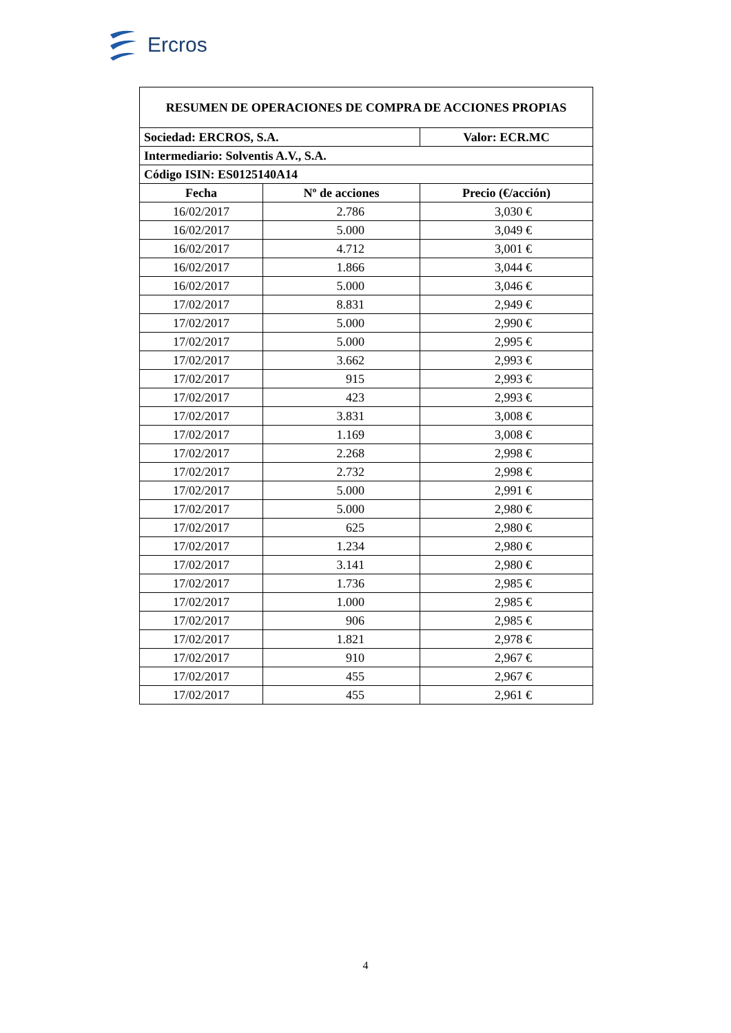Ercros
| RESUMEN DE OPERACIONES DE COMPRA DE ACCIONES PROPIAS | | |
| --- | --- | --- |
| Sociedad: ERCROS, S.A. | | Valor: ECR.MC |
| Intermediario: Solventis A.V., S.A. | | |
| Código ISIN: ES0125140A14 | | |
| Fecha | Nº de acciones | Precio (€/acción) |
| 16/02/2017 | 2.786 | 3,030 € |
| 16/02/2017 | 5.000 | 3,049 € |
| 16/02/2017 | 4.712 | 3,001 € |
| 16/02/2017 | 1.866 | 3,044 € |
| 16/02/2017 | 5.000 | 3,046 € |
| 17/02/2017 | 8.831 | 2,949 € |
| 17/02/2017 | 5.000 | 2,990 € |
| 17/02/2017 | 5.000 | 2,995 € |
| 17/02/2017 | 3.662 | 2,993 € |
| 17/02/2017 | 915 | 2,993 € |
| 17/02/2017 | 423 | 2,993 € |
| 17/02/2017 | 3.831 | 3,008 € |
| 17/02/2017 | 1.169 | 3,008 € |
| 17/02/2017 | 2.268 | 2,998 € |
| 17/02/2017 | 2.732 | 2,998 € |
| 17/02/2017 | 5.000 | 2,991 € |
| 17/02/2017 | 5.000 | 2,980 € |
| 17/02/2017 | 625 | 2,980 € |
| 17/02/2017 | 1.234 | 2,980 € |
| 17/02/2017 | 3.141 | 2,980 € |
| 17/02/2017 | 1.736 | 2,985 € |
| 17/02/2017 | 1.000 | 2,985 € |
| 17/02/2017 | 906 | 2,985 € |
| 17/02/2017 | 1.821 | 2,978 € |
| 17/02/2017 | 910 | 2,967 € |
| 17/02/2017 | 455 | 2,967 € |
| 17/02/2017 | 455 | 2,961 € |
4